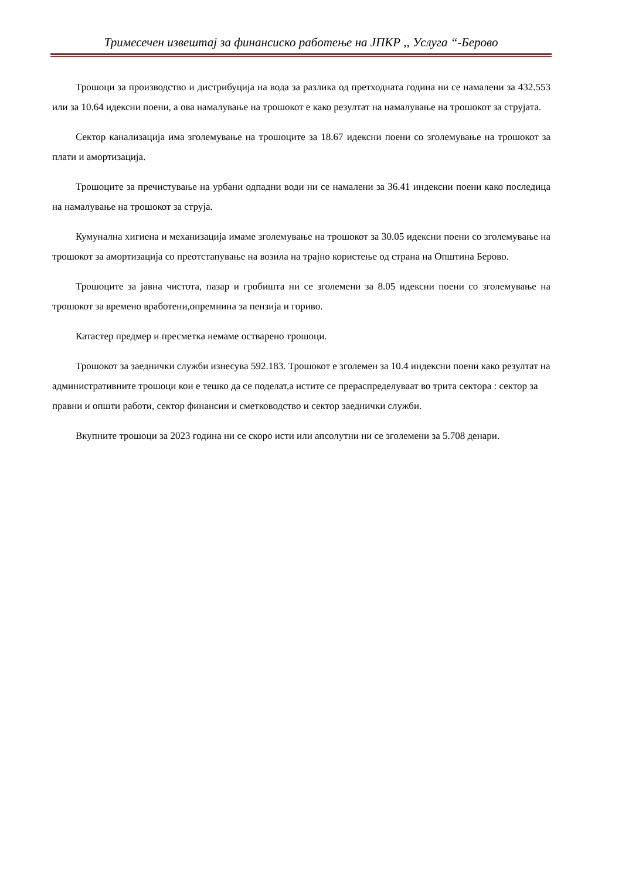Тримесечен извештај за финансиско работење на ЈПКР ,, Услуга “-Берово
Трошоци за производство и дистрибуција на вода за разлика од претходната година ни се намалени за 432.553 или за 10.64 идексни поени, а ова намалување на трошокот е како резултат на намалување на трошокот за струјата.
Сектор канализација има зголемување на трошоците за 18.67 идексни поени со зголемување на трошокот за плати и амортизација.
Трошоците за пречистување на урбани одпадни води ни се намалени за 36.41 индексни поени како последица на намалување на трошокот за струја.
Кумунална хигиена и механизација имаме зголемување на трошокот за 30.05 идексни поени со зголемување на трошокот за амортизација со преотстапување на возила на трајно користење од страна на Општина Берово.
Трошоците за јавна чистота, пазар и гробишта ни се зголемени за 8.05 идексни поени со зголемување на трошокот за времено вработени,опремнина за пензија и гориво.
Катастер предмер и пресметка немаме остварено трошоци.
Трошокот за заеднички служби изнесува 592.183. Трошокот е зголемен за 10.4 индексни поени како резултат на административните трошоци кои е тешко да се поделат,а истите се прераспределуваат во трита сектора : сектор за правни и општи работи, сектор финансии и сметководство и сектор заеднички служби.
Вкупните трошоци за 2023 година ни се скоро исти или апсолутни ни се зголемени за 5.708 денари.